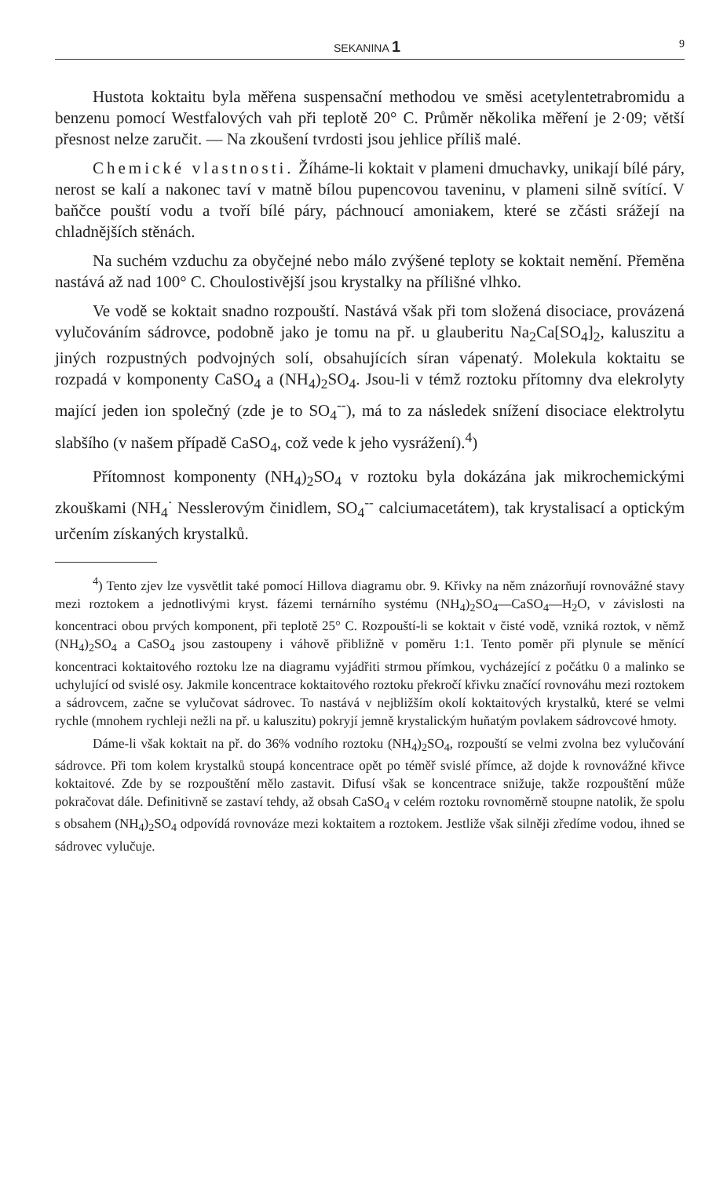SEKANINA 1 9
Hustota koktaitu byla měřena suspensační methodou ve směsi acetylentetrabromidu a benzenu pomocí Westfalových vah při teplotě 20° C. Průměr několika měření je 2·09; větší přesnost nelze zaručit. — Na zkoušení tvrdosti jsou jehlice příliš malé.
Chemické vlastnosti. Žíháme-li koktait v plameni dmuchavky, unikají bílé páry, nerost se kalí a nakonec taví v matně bílou pupencovou taveninu, v plameni silně svítící. V baňčce pouští vodu a tvoří bílé páry, páchnoucí amoniakem, které se zčásti srážejí na chladnějších stěnách.
Na suchém vzduchu za obyčejné nebo málo zvýšené teploty se koktait nemění. Přeměna nastává až nad 100° C. Choulostivější jsou krystalky na přílišné vlhko.
Ve vodě se koktait snadno rozpouští. Nastává však při tom složená disociace, provázená vylučováním sádrovce, podobně jako je tomu na př. u glauberitu Na<sub>2</sub>Ca[SO<sub>4</sub>]<sub>2</sub>, kaluszitu a jiných rozpustných podvojných solí, obsahujících síran vápenatý. Molekula koktaitu se rozpadá v komponenty CaSO<sub>4</sub> a (NH<sub>4</sub>)<sub>2</sub>SO<sub>4</sub>. Jsou-li v témž roztoku přítomny dva elekrolyty mající jeden ion společný (zde je to SO<sub>4</sub><sup>--</sup>), má to za následek snížení disociace elektrolytu slabšího (v našem případě CaSO<sub>4</sub>, což vede k jeho vysrážení).<sup>4</sup>)
Přítomnost komponenty (NH<sub>4</sub>)<sub>2</sub>SO<sub>4</sub> v roztoku byla dokázána jak mikrochemickými zkouškami (NH<sub>4</sub><sup>·</sup> Nesslerovým činidlem, SO<sub>4</sub><sup>--</sup> calciumacetátem), tak krystalisací a optickým určením získaných krystalků.
<sup>4</sup>) Tento zjev lze vysvětlit také pomocí Hillova diagramu obr. 9. Křivky na něm znázorňují rovnovážné stavy mezi roztokem a jednotlivými kryst. fázemi ternárního systému (NH<sub>4</sub>)<sub>2</sub>SO<sub>4</sub>—CaSO<sub>4</sub>—H<sub>2</sub>O, v závislosti na koncentraci obou prvých komponent, při teplotě 25° C. Rozpouští-li se koktait v čisté vodě, vzniká roztok, v němž (NH<sub>4</sub>)<sub>2</sub>SO<sub>4</sub> a CaSO<sub>4</sub> jsou zastoupeny i váhově přibližně v poměru 1:1. Tento poměr při plynule se měnící koncentraci koktaitového roztoku lze na diagramu vyjádřiti strmou přímkou, vycházející z počátku 0 a malinko se uchylující od svislé osy. Jakmile koncentrace koktaitového roztoku překročí křivku značící rovnováhu mezi roztokem a sádrovcem, začne se vylučovat sádrovec. To nastává v nejbližším okolí koktaitových krystalků, které se velmi rychle (mnohem rychleji nežli na př. u kaluszitu) pokryjí jemně krystalickým huňatým povlakem sádrovcové hmoty.
Dáme-li však koktait na př. do 36% vodního roztoku (NH<sub>4</sub>)<sub>2</sub>SO<sub>4</sub>, rozpouští se velmi zvolna bez vylučování sádrovce. Při tom kolem krystalků stoupá koncentrace opět po téměř svislé přímce, až dojde k rovnovážné křivce koktaitové. Zde by se rozpouštění mělo zastavit. Difusí však se koncentrace snižuje, takže rozpouštění může pokračovat dále. Definitivně se zastaví tehdy, až obsah CaSO<sub>4</sub> v celém roztoku rovnoměrně stoupne natolik, že spolu s obsahem (NH<sub>4</sub>)<sub>2</sub>SO<sub>4</sub> odpovídá rovnováze mezi koktaitem a roztokem. Jestliže však silněji zředíme vodou, ihned se sádrovec vylučuje.